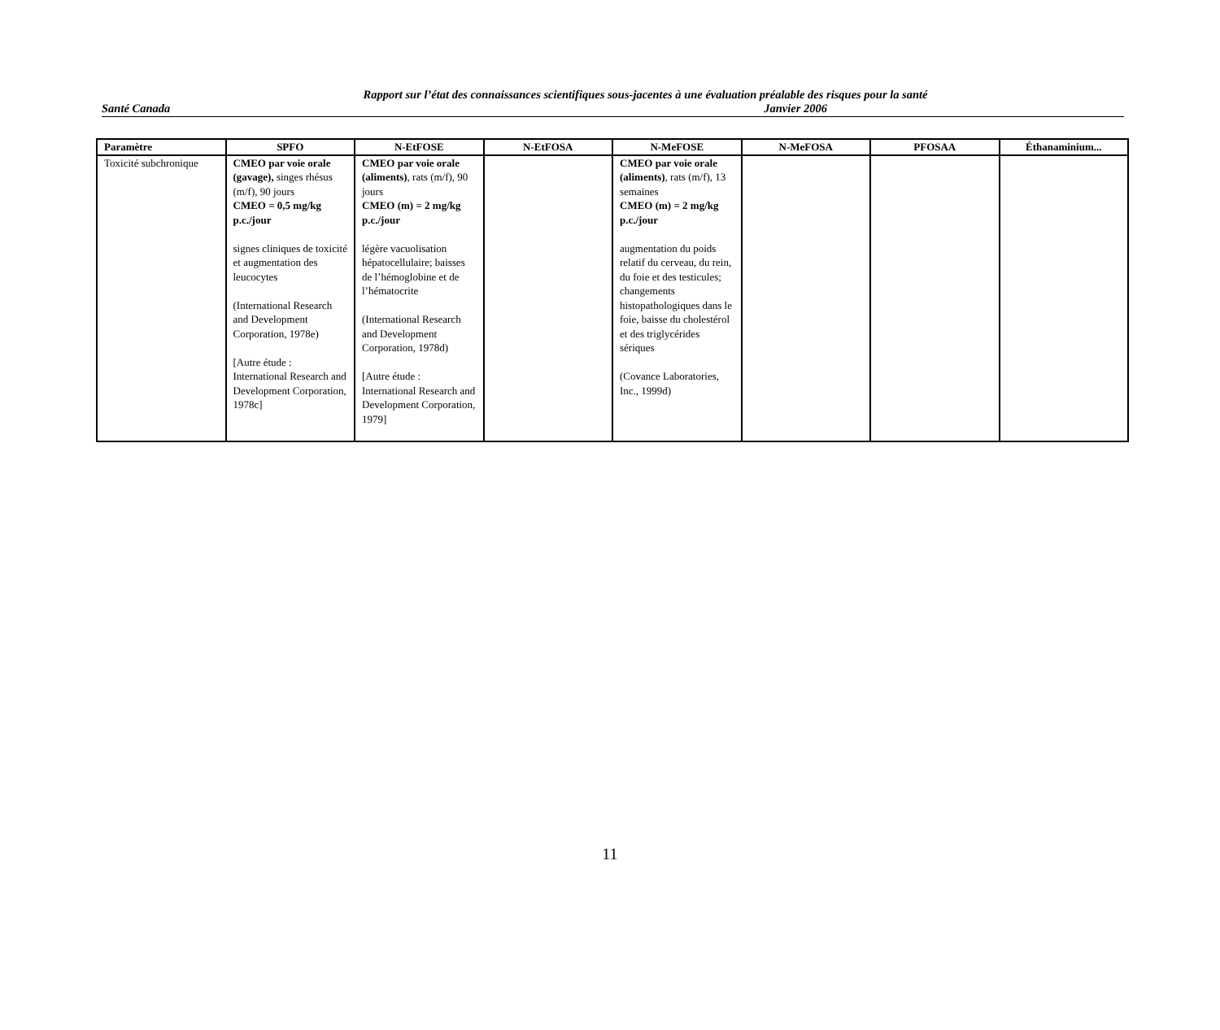Rapport sur l’état des connaissances scientifiques sous-jacentes à une évaluation préalable des risques pour la santé
Santé Canada Janvier 2006
| Paramètre | SPFO | N-EtFOSE | N-EtFOSA | N-MeFOSE | N-MeFOSA | PFOSAA | Éthanaminium... |
| --- | --- | --- | --- | --- | --- | --- | --- |
| Toxicité subchronique | CMEO par voie orale (gavage), singes rhésus (m/f), 90 jours CMEO = 0,5 mg/kg p.c./jour signes cliniques de toxicité et augmentation des leucocytes (International Research and Development Corporation, 1978e) [Autre étude : International Research and Development Corporation, 1978c] | CMEO par voie orale (aliments) , rats (m/f), 90 jours CMEO (m) = 2 mg/kg p.c./jour légère vacuolisation hépatocellulaire; baisses de l’hémoglobine et de l’hématocrite (International Research and Development Corporation, 1978d) [Autre étude : International Research and Development Corporation, 1979] | | CMEO par voie orale (aliments) , rats (m/f), 13 semaines CMEO (m) = 2 mg/kg p.c./jour augmentation du poids relatif du cerveau, du rein, du foie et des testicules; changements histopathologiques dans le foie, baisse du cholestérol et des triglycérides sériques (Covance Laboratories, Inc., 1999d) | | | |
11